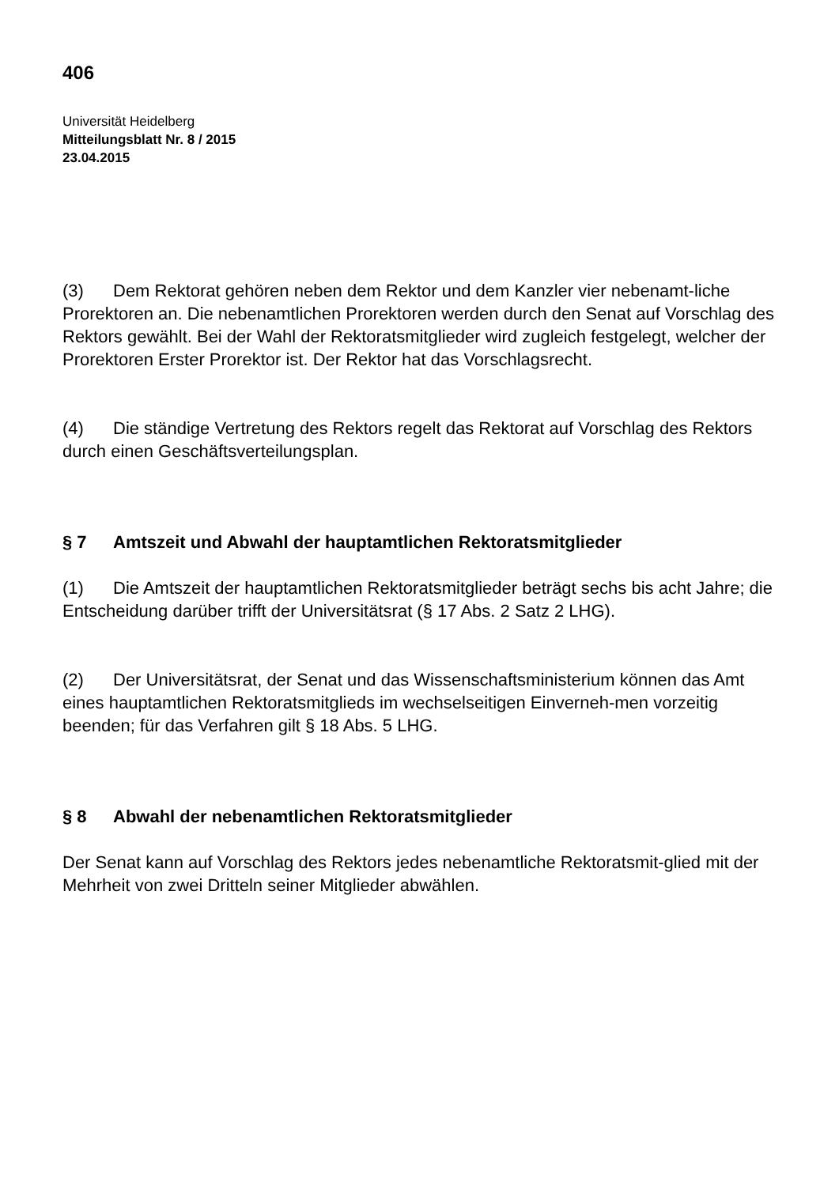406
Universität Heidelberg
Mitteilungsblatt Nr. 8 / 2015
23.04.2015
(3) Dem Rektorat gehören neben dem Rektor und dem Kanzler vier nebenamt-liche Prorektoren an. Die nebenamtlichen Prorektoren werden durch den Senat auf Vorschlag des Rektors gewählt. Bei der Wahl der Rektoratsmitglieder wird zugleich festgelegt, welcher der Prorektoren Erster Prorektor ist. Der Rektor hat das Vorschlagsrecht.
(4) Die ständige Vertretung des Rektors regelt das Rektorat auf Vorschlag des Rektors durch einen Geschäftsverteilungsplan.
§ 7 Amtszeit und Abwahl der hauptamtlichen Rektoratsmitglieder
(1) Die Amtszeit der hauptamtlichen Rektoratsmitglieder beträgt sechs bis acht Jahre; die Entscheidung darüber trifft der Universitätsrat (§ 17 Abs. 2 Satz 2 LHG).
(2) Der Universitätsrat, der Senat und das Wissenschaftsministerium können das Amt eines hauptamtlichen Rektoratsmitglieds im wechselseitigen Einverneh-men vorzeitig beenden; für das Verfahren gilt § 18 Abs. 5 LHG.
§ 8 Abwahl der nebenamtlichen Rektoratsmitglieder
Der Senat kann auf Vorschlag des Rektors jedes nebenamtliche Rektoratsmit-glied mit der Mehrheit von zwei Dritteln seiner Mitglieder abwählen.